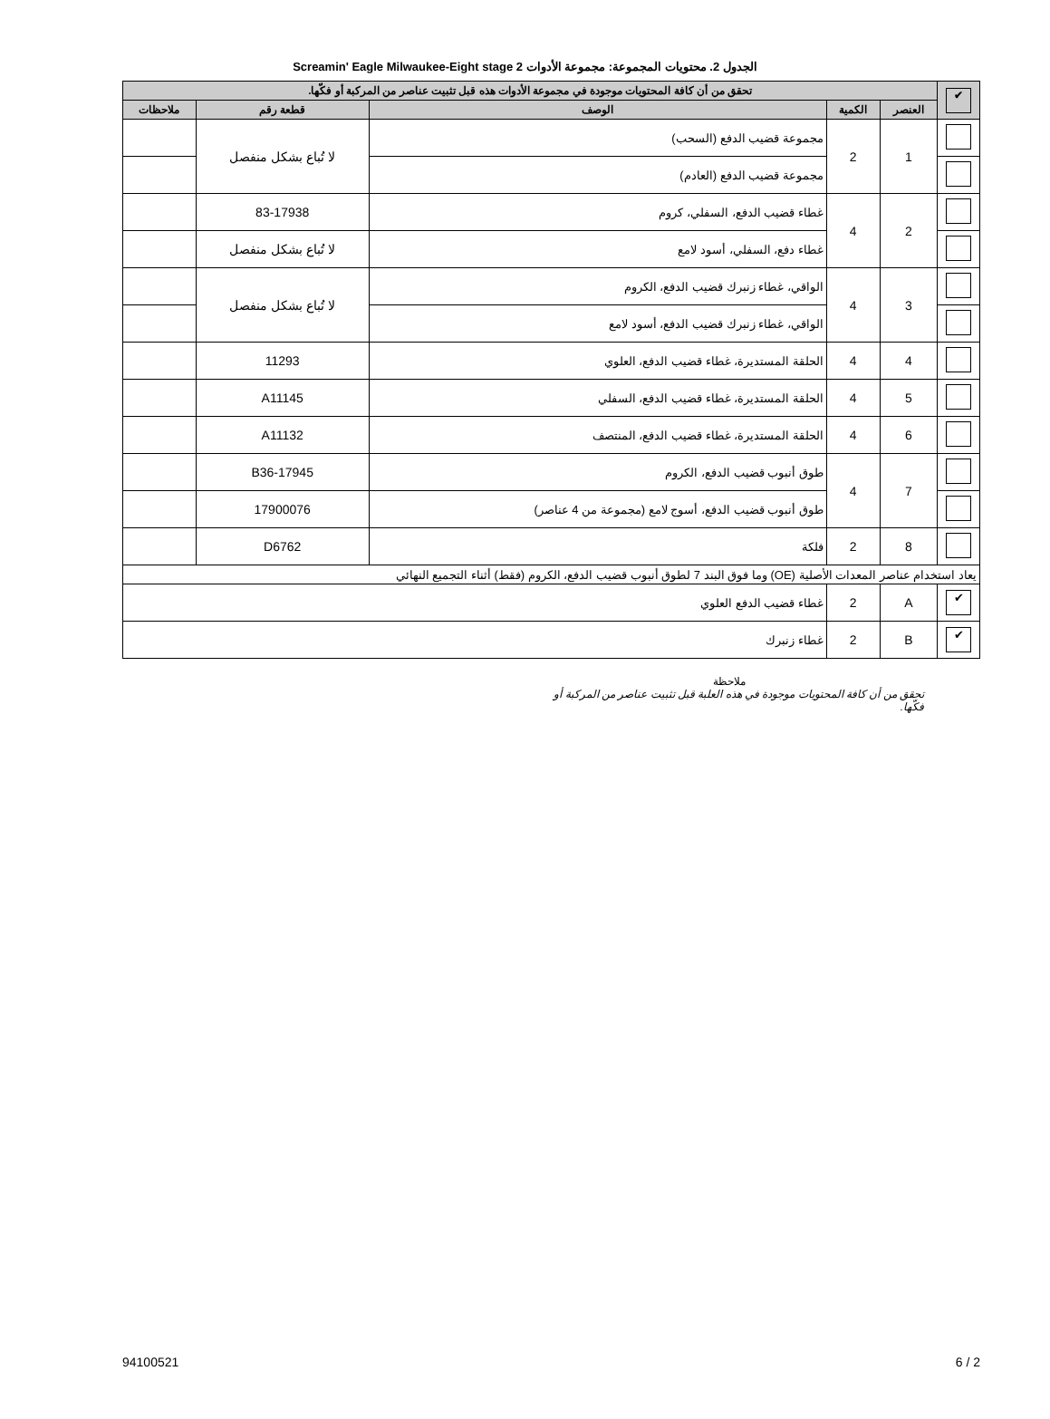الجدول 2. محتويات المجموعة: مجموعة الأدوات Screamin' Eagle Milwaukee-Eight stage 2
| ✔ | تحقق من أن كافة المحتويات موجودة في مجموعة الأدوات هذه قبل تثبيت عناصر من المركبة أو فكّها. | | | | |
| --- | --- | --- | --- | --- | --- |
| | العنصر | الكمية | الوصف | قطعة رقم | ملاحظات |
| | 1 | 2 | مجموعة قضيب الدفع (السحب) | لا تُباع بشكل منفصل | |
| | | | مجموعة قضيب الدفع (العادم) | | |
| | 2 | 4 | غطاء قضيب الدفع، السفلي، كروم | 83-17938 | |
| | | | غطاء دفع، السفلي، أسود لامع | لا تُباع بشكل منفصل | |
| | 3 | 4 | الواقي، غطاء زنبرك قضيب الدفع، الكروم | لا تُباع بشكل منفصل | |
| | | | الواقي، غطاء زنبرك قضيب الدفع، أسود لامع | | |
| | 4 | 4 | الحلقة المستديرة، غطاء قضيب الدفع، العلوي | 11293 | |
| | 5 | 4 | الحلقة المستديرة، غطاء قضيب الدفع، السفلي | A11145 | |
| | 6 | 4 | الحلقة المستديرة، غطاء قضيب الدفع، المنتصف | A11132 | |
| | 7 | 4 | طوق أنبوب قضيب الدفع، الكروم | B36-17945 | |
| | | | طوق أنبوب قضيب الدفع، أسوج لامع (مجموعة من 4 عناصر) | 17900076 | |
| | 8 | 2 | فلكة | D6762 | |
| يعاد استخدام عناصر المعدات الأصلية (OE) وما فوق البند 7 لطوق أنبوب قضيب الدفع، الكروم (فقط) أثناء التجميع النهائي | | | | | |
| ✔ | A | 2 | غطاء قضيب الدفع العلوي | | |
| ✔ | B | 2 | غطاء زنبرك | | |
ملاحظة
تحقق من أن كافة المحتويات موجودة في هذه العلبة قبل تثبيت عناصر من المركبة أو فكّها.
94100521 6 / 2